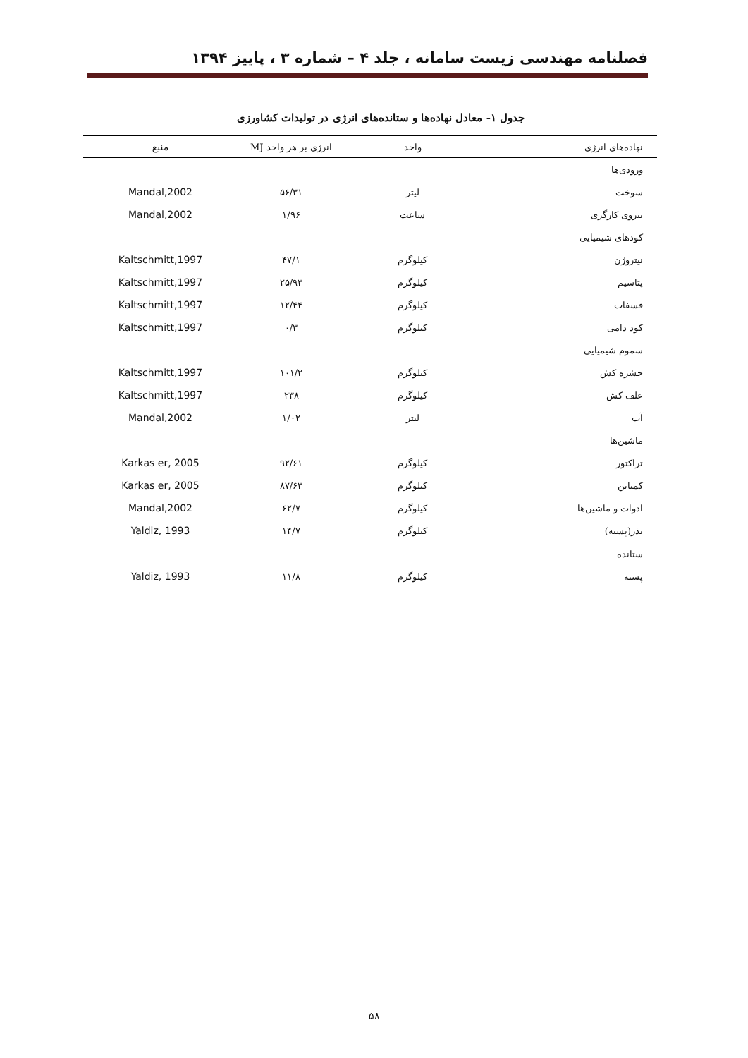فصلنامه مهندسی زیست سامانه ، جلد ۴ – شماره ۳ ، پاییز ۱۳۹۴
جدول ۱- معادل نهاده‌ها و ستانده‌های انرژی در تولیدات کشاورزی
| نهاده‌های انرژی | واحد | انرژی بر هر واحد MJ | منبع |
| --- | --- | --- | --- |
| ورودی‌ها | | | |
| سوخت | لیتر | ۵۶/۳۱ | Mandal,2002 |
| نیروی کارگری | ساعت | ۱/۹۶ | Mandal,2002 |
| کودهای شیمیایی | | | |
| نیتروژن | کیلوگرم | ۴۷/۱ | Kaltschmitt,1997 |
| پتاسیم | کیلوگرم | ۲۵/۹۳ | Kaltschmitt,1997 |
| فسفات | کیلوگرم | ۱۲/۴۴ | Kaltschmitt,1997 |
| کود دامی | کیلوگرم | ۰/۳ | Kaltschmitt,1997 |
| سموم شیمیایی | | | |
| حشره کش | کیلوگرم | ۱۰۱/۲ | Kaltschmitt,1997 |
| علف کش | کیلوگرم | ۲۳۸ | Kaltschmitt,1997 |
| آب | لیتر | ۱/۰۲ | Mandal,2002 |
| ماشین‌ها | | | |
| تراکتور | کیلوگرم | ۹۲/۶۱ | Karkas er, 2005 |
| کمباین | کیلوگرم | ۸۷/۶۳ | Karkas er, 2005 |
| ادوات و ماشین‌ها | کیلوگرم | ۶۲/۷ | Mandal,2002 |
| بذر(پسته) | کیلوگرم | ۱۴/۷ | Yaldiz, 1993 |
| ستانده | | | |
| پسته | کیلوگرم | ۱۱/۸ | Yaldiz, 1993 |
۵۸